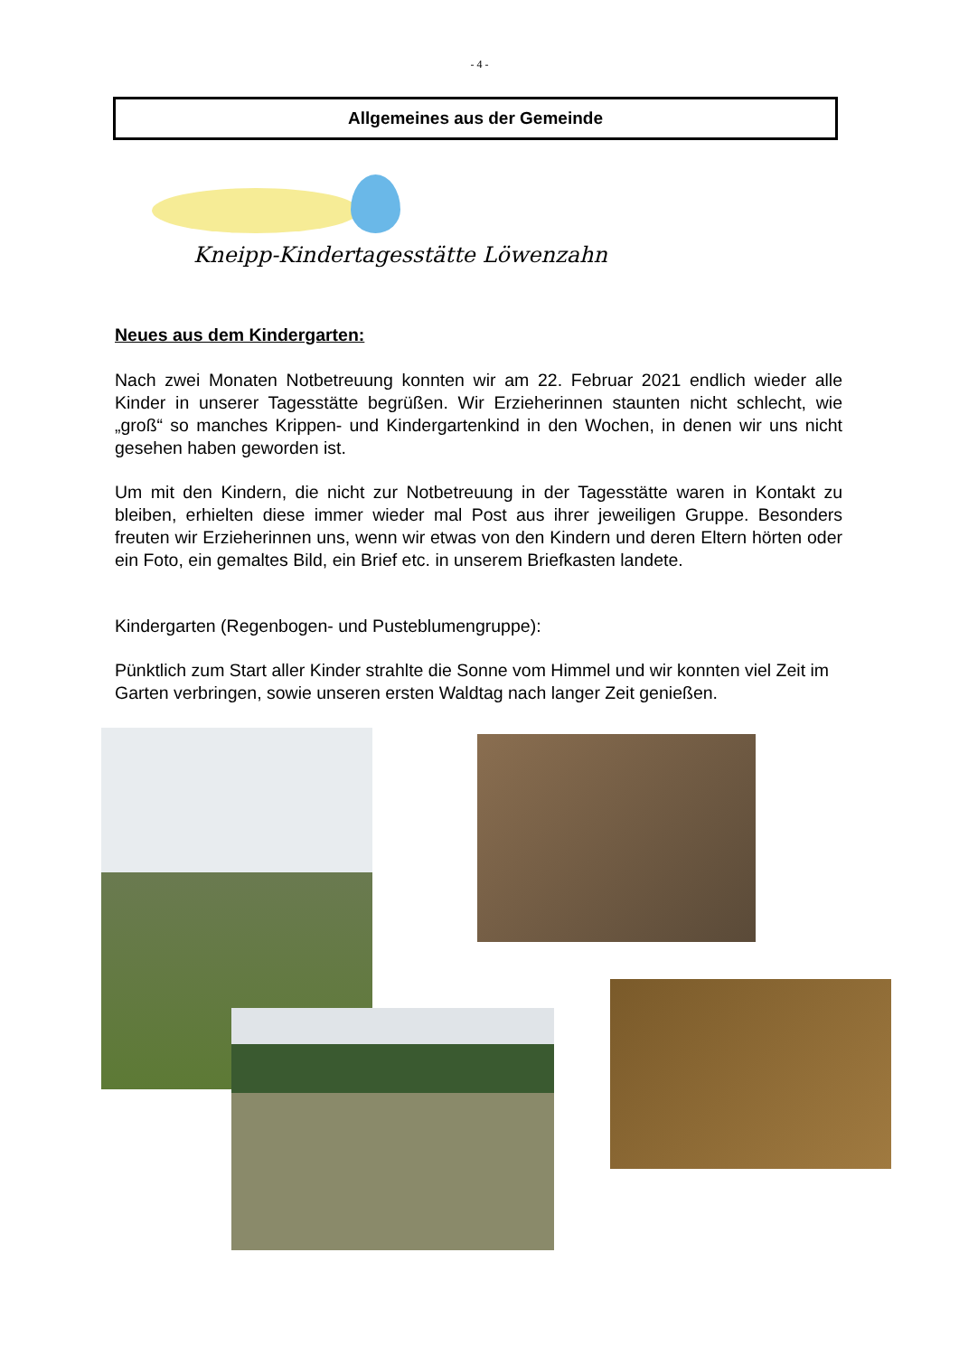- 4 -
Allgemeines aus der Gemeinde
Kneipp-Kindertagesstätte Löwenzahn
Neues aus dem Kindergarten:
Nach zwei Monaten Notbetreuung konnten wir am 22. Februar 2021 endlich wieder alle Kinder in unserer Tagesstätte begrüßen. Wir Erzieherinnen staunten nicht schlecht, wie „groß“ so manches Krippen- und Kindergartenkind in den Wochen, in denen wir uns nicht gesehen haben geworden ist.
Um mit den Kindern, die nicht zur Notbetreuung in der Tagesstätte waren in Kontakt zu bleiben, erhielten diese immer wieder mal Post aus ihrer jeweiligen Gruppe. Besonders freuten wir Erzieherinnen uns, wenn wir etwas von den Kindern und deren Eltern hörten oder ein Foto, ein gemaltes Bild, ein Brief etc. in unserem Briefkasten landete.
Kindergarten (Regenbogen- und Pusteblumengruppe):
Pünktlich zum Start aller Kinder strahlte die Sonne vom Himmel und wir konnten viel Zeit im Garten verbringen, sowie unseren ersten Waldtag nach langer Zeit genießen.